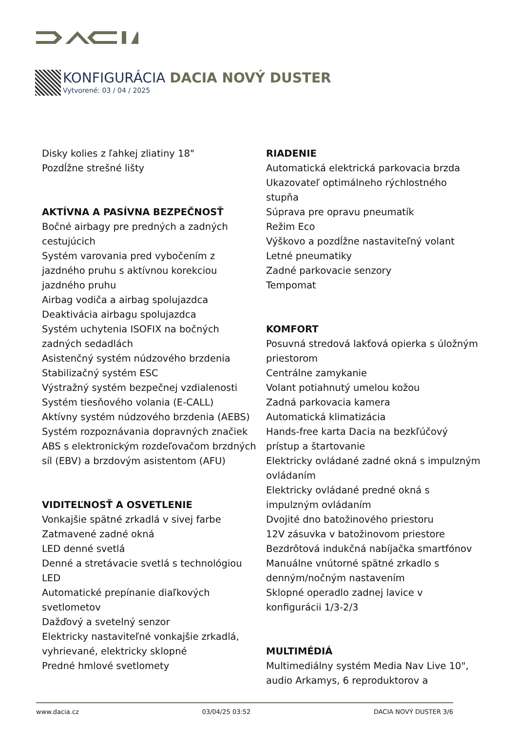KONFIGURÁCIA DACIA NOVÝ DUSTER
Vytvorené: 03 / 04 / 2025
Disky kolies z ľahkej zliatiny 18"
Pozdĺžne strešné lišty
AKTÍVNA A PASÍVNA BEZPEČNOSŤ
Bočné airbagy pre predných a zadných cestujúcich
Systém varovania pred vybočením z jazdného pruhu s aktívnou korekciou jazdného pruhu
Airbag vodiča a airbag spolujazdca
Deaktivácia airbagu spolujazdca
Systém uchytenia ISOFIX na bočných zadných sedadlách
Asistenčný systém núdzového brzdenia
Stabilizačný systém ESC
Výstražný systém bezpečnej vzdialenosti
Systém tiesňového volania (E-CALL)
Aktívny systém núdzového brzdenia (AEBS)
Systém rozpoznávania dopravných značiek
ABS s elektronickým rozdeľovačom brzdných síl (EBV) a brzdovým asistentom (AFU)
VIDITEĽNOSŤ A OSVETLENIE
Vonkajšie spätné zrkadlá v sivej farbe
Zatmavené zadné okná
LED denné svetlá
Denné a stretávacie svetlá s technológiou LED
Automatické prepínanie diaľkových svetlometov
Dažďový a svetelný senzor
Elektricky nastaviteľné vonkajšie zrkadlá, vyhrievané, elektricky sklopné
Predné hmlové svetlomety
RIADENIE
Automatická elektrická parkovacia brzda
Ukazovateľ optimálneho rýchlostného stupňa
Súprava pre opravu pneumatík
Režim Eco
Výškovo a pozdĺžne nastaviteľný volant
Letné pneumatiky
Zadné parkovacie senzory
Tempomat
KOMFORT
Posuvná stredová lakťová opierka s úložným priestorom
Centrálne zamykanie
Volant potiahnutý umelou kožou
Zadná parkovacia kamera
Automatická klimatizácia
Hands-free karta Dacia na bezkľúčový prístup a štartovanie
Elektricky ovládané zadné okná s impulzným ovládaním
Elektricky ovládané predné okná s impulzným ovládaním
Dvojité dno batožinového priestoru
12V zásuvka v batožinovom priestore
Bezdrôtová indukčná nabíjačka smartfónov
Manuálne vnútorné spätné zrkadlo s denným/nočným nastavením
Sklopné operadlo zadnej lavice v konfigurácii 1/3-2/3
MULTIMÉDIÁ
Multimediálny systém Media Nav Live 10", audio Arkamys, 6 reproduktorov a
www.dacia.cz 03/04/25 03:52 DACIA NOVÝ DUSTER 3/6